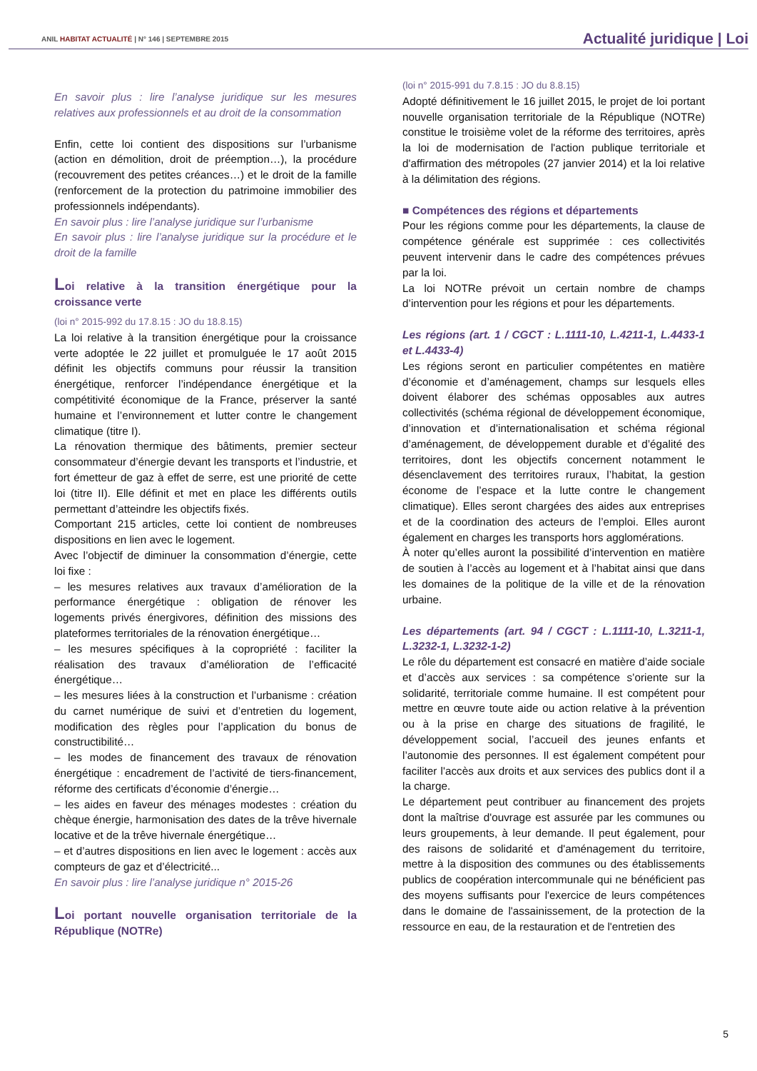ANIL HABITAT ACTUALITÉ | N° 146 | SEPTEMBRE 2015
Actualité juridique | Loi
En savoir plus : lire l’analyse juridique sur les mesures relatives aux professionnels et au droit de la consommation
Enfin, cette loi contient des dispositions sur l’urbanisme (action en démolition, droit de préemption…), la procédure (recouvrement des petites créances…) et le droit de la famille (renforcement de la protection du patrimoine immobilier des professionnels indépendants).
En savoir plus : lire l’analyse juridique sur l’urbanisme
En savoir plus : lire l’analyse juridique sur la procédure et le droit de la famille
Loi relative à la transition énergétique pour la croissance verte
(loi n° 2015-992 du 17.8.15 : JO du 18.8.15)
La loi relative à la transition énergétique pour la croissance verte adoptée le 22 juillet et promulguée le 17 août 2015 définit les objectifs communs pour réussir la transition énergétique, renforcer l’indépendance énergétique et la compétitivité économique de la France, préserver la santé humaine et l’environnement et lutter contre le changement climatique (titre I).
La rénovation thermique des bâtiments, premier secteur consommateur d’énergie devant les transports et l’industrie, et fort émetteur de gaz à effet de serre, est une priorité de cette loi (titre II). Elle définit et met en place les différents outils permettant d’atteindre les objectifs fixés.
Comportant 215 articles, cette loi contient de nombreuses dispositions en lien avec le logement.
Avec l’objectif de diminuer la consommation d’énergie, cette loi fixe :
– les mesures relatives aux travaux d’amélioration de la performance énergétique : obligation de rénover les logements privés énergivores, définition des missions des plateformes territoriales de la rénovation énergétique…
– les mesures spécifiques à la copropriété : faciliter la réalisation des travaux d’amélioration de l’efficacité énergétique…
– les mesures liées à la construction et l’urbanisme : création du carnet numérique de suivi et d’entretien du logement, modification des règles pour l’application du bonus de constructibilité…
– les modes de financement des travaux de rénovation énergétique : encadrement de l’activité de tiers-financement, réforme des certificats d’économie d’énergie…
– les aides en faveur des ménages modestes : création du chèque énergie, harmonisation des dates de la trêve hivernale locative et de la trêve hivernale énergétique…
– et d’autres dispositions en lien avec le logement : accès aux compteurs de gaz et d’électricité...
En savoir plus : lire l’analyse juridique n° 2015-26
Loi portant nouvelle organisation territoriale de la République (NOTRe)
(loi n° 2015-991 du 7.8.15 : JO du 8.8.15)
Adopté définitivement le 16 juillet 2015, le projet de loi portant nouvelle organisation territoriale de la République (NOTRe) constitue le troisième volet de la réforme des territoires, après la loi de modernisation de l'action publique territoriale et d'affirmation des métropoles (27 janvier 2014) et la loi relative à la délimitation des régions.
■ Compétences des régions et départements
Pour les régions comme pour les départements, la clause de compétence générale est supprimée : ces collectivités peuvent intervenir dans le cadre des compétences prévues par la loi.
La loi NOTRe prévoit un certain nombre de champs d’intervention pour les régions et pour les départements.
Les régions (art. 1 / CGCT : L.1111-10, L.4211-1, L.4433-1 et L.4433-4)
Les régions seront en particulier compétentes en matière d’économie et d’aménagement, champs sur lesquels elles doivent élaborer des schémas opposables aux autres collectivités (schéma régional de développement économique, d’innovation et d’internationalisation et schéma régional d’aménagement, de développement durable et d’égalité des territoires, dont les objectifs concernent notamment le désenclavement des territoires ruraux, l’habitat, la gestion économe de l’espace et la lutte contre le changement climatique). Elles seront chargées des aides aux entreprises et de la coordination des acteurs de l’emploi. Elles auront également en charges les transports hors agglomérations.
À noter qu’elles auront la possibilité d’intervention en matière de soutien à l’accès au logement et à l’habitat ainsi que dans les domaines de la politique de la ville et de la rénovation urbaine.
Les départements (art. 94 / CGCT : L.1111-10, L.3211-1, L.3232-1, L.3232-1-2)
Le rôle du département est consacré en matière d’aide sociale et d’accès aux services : sa compétence s’oriente sur la solidarité, territoriale comme humaine. Il est compétent pour mettre en œuvre toute aide ou action relative à la prévention ou à la prise en charge des situations de fragilité, le développement social, l’accueil des jeunes enfants et l’autonomie des personnes. Il est également compétent pour faciliter l'accès aux droits et aux services des publics dont il a la charge.
Le département peut contribuer au financement des projets dont la maîtrise d'ouvrage est assurée par les communes ou leurs groupements, à leur demande. Il peut également, pour des raisons de solidarité et d'aménagement du territoire, mettre à la disposition des communes ou des établissements publics de coopération intercommunale qui ne bénéficient pas des moyens suffisants pour l'exercice de leurs compétences dans le domaine de l'assainissement, de la protection de la ressource en eau, de la restauration et de l'entretien des
5